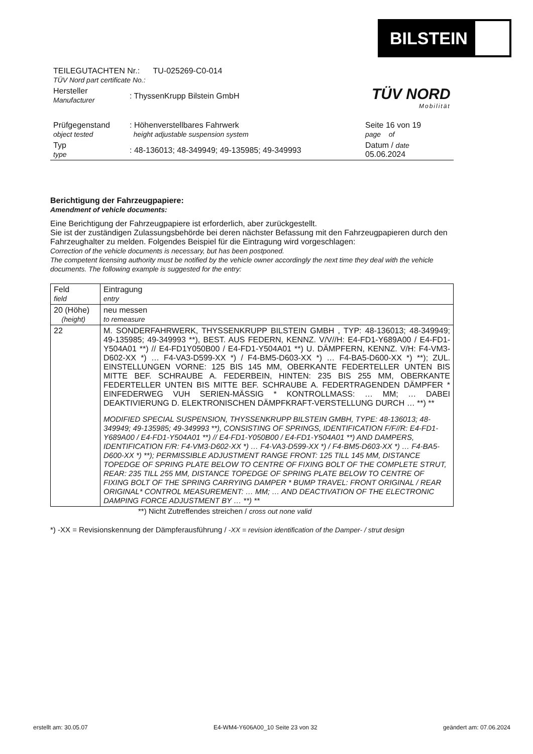BILSTEIN
TÜV NORD
Mobilität
| TEILEGUTACHTEN Nr.: TU-025269-C0-014 TÜV Nord part certificate No.: | | |
| Hersteller Manufacturer | : ThyssenKrupp Bilstein GmbH | |
| Prüfgegenstand object tested | : Höhenverstellbares Fahrwerk height adjustable suspension system | Seite 16 von 19 page of |
| Typ type | : 48-136013; 48-349949; 49-135985; 49-349993 | Datum / date 05.06.2024 |
Berichtigung der Fahrzeugpapiere:
Amendment of vehicle documents:
Eine Berichtigung der Fahrzeugpapiere ist erforderlich, aber zurückgestellt.
Sie ist der zuständigen Zulassungsbehörde bei deren nächster Befassung mit den Fahrzeugpapieren durch den Fahrzeughalter zu melden. Folgendes Beispiel für die Eintragung wird vorgeschlagen:
Correction of the vehicle documents is necessary, but has been postponed.
The competent licensing authority must be notified by the vehicle owner accordingly the next time they deal with the vehicle documents. The following example is suggested for the entry:
| Feld field | Eintragung entry |
| 20 (Höhe) (height) | neu messen to remeasure |
| 22 | M. SONDERFAHRWERK, THYSSENKRUPP BILSTEIN GMBH , TYP: 48-136013; 48-349949; 49-135985; 49-349993 **), BEST. AUS FEDERN, KENNZ. V/V//H: E4-FD1-Y689A00 / E4-FD1-Y504A01 **) // E4-FD1Y050B00 / E4-FD1-Y504A01 **) U. DÄMPFERN, KENNZ. V/H: F4-VM3-D602-XX *) … F4-VA3-D599-XX *) / F4-BM5-D603-XX *) … F4-BA5-D600-XX *) **); ZUL. EINSTELLUNGEN VORNE: 125 BIS 145 MM, OBERKANTE FEDERTELLER UNTEN BIS MITTE BEF. SCHRAUBE A. FEDERBEIN, HINTEN: 235 BIS 255 MM, OBERKANTE FEDERTELLER UNTEN BIS MITTE BEF. SCHRAUBE A. FEDERTRAGENDEN DÄMPFER * EINFEDERWEG VUH SERIEN-MÄSSIG * KONTROLLMASS: … MM; … DABEI DEAKTIVIERUNG D. ELEKTRONISCHEN DÄMPFKRAFT-VERSTELLUNG DURCH … **) ** MODIFIED SPECIAL SUSPENSION, THYSSENKRUPP BILSTEIN GMBH, TYPE: 48-136013; 48-349949; 49-135985; 49-349993 **), CONSISTING OF SPRINGS, IDENTIFICATION F/F//R: E4-FD1-Y689A00 / E4-FD1-Y504A01 **) // E4-FD1-Y050B00 / E4-FD1-Y504A01 **) AND DAMPERS, IDENTIFICATION F/R: F4-VM3-D602-XX *) … F4-VA3-D599-XX *) / F4-BM5-D603-XX *) … F4-BA5-D600-XX *) **); PERMISSIBLE ADJUSTMENT RANGE FRONT: 125 TILL 145 MM, DISTANCE TOPEDGE OF SPRING PLATE BELOW TO CENTRE OF FIXING BOLT OF THE COMPLETE STRUT, REAR: 235 TILL 255 MM, DISTANCE TOPEDGE OF SPRING PLATE BELOW TO CENTRE OF FIXING BOLT OF THE SPRING CARRYING DAMPER * BUMP TRAVEL: FRONT ORIGINAL / REAR ORIGINAL* CONTROL MEASUREMENT: … MM; … AND DEACTIVATION OF THE ELECTRONIC DAMPING FORCE ADJUSTMENT BY … **) ** |
**) Nicht Zutreffendes streichen / cross out none valid
*) -XX = Revisionskennung der Dämpferausführung / -XX = revision identification of the Damper- / strut design
erstellt am: 30.05.07 E4-WM4-Y606A00_10 Seite 23 von 32 geändert am: 07.06.2024